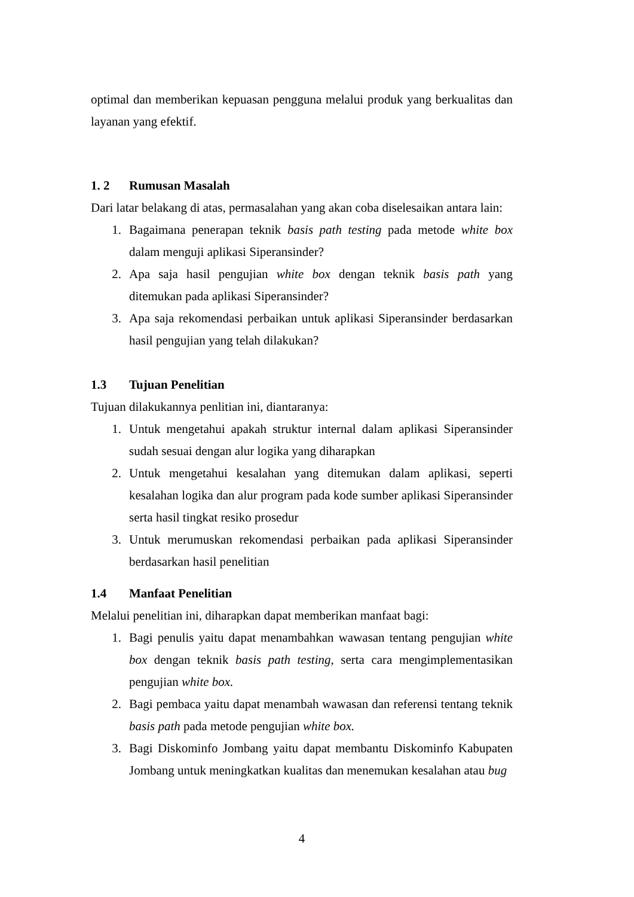optimal dan memberikan kepuasan pengguna melalui produk yang berkualitas dan layanan yang efektif.
1. 2 Rumusan Masalah
Dari latar belakang di atas, permasalahan yang akan coba diselesaikan antara lain:
1. Bagaimana penerapan teknik basis path testing pada metode white box dalam menguji aplikasi Siperansinder?
2. Apa saja hasil pengujian white box dengan teknik basis path yang ditemukan pada aplikasi Siperansinder?
3. Apa saja rekomendasi perbaikan untuk aplikasi Siperansinder berdasarkan hasil pengujian yang telah dilakukan?
1.3 Tujuan Penelitian
Tujuan dilakukannya penlitian ini, diantaranya:
1. Untuk mengetahui apakah struktur internal dalam aplikasi Siperansinder sudah sesuai dengan alur logika yang diharapkan
2. Untuk mengetahui kesalahan yang ditemukan dalam aplikasi, seperti kesalahan logika dan alur program pada kode sumber aplikasi Siperansinder serta hasil tingkat resiko prosedur
3. Untuk merumuskan rekomendasi perbaikan pada aplikasi Siperansinder berdasarkan hasil penelitian
1.4 Manfaat Penelitian
Melalui penelitian ini, diharapkan dapat memberikan manfaat bagi:
1. Bagi penulis yaitu dapat menambahkan wawasan tentang pengujian white box dengan teknik basis path testing, serta cara mengimplementasikan pengujian white box.
2. Bagi pembaca yaitu dapat menambah wawasan dan referensi tentang teknik basis path pada metode pengujian white box.
3. Bagi Diskominfo Jombang yaitu dapat membantu Diskominfo Kabupaten Jombang untuk meningkatkan kualitas dan menemukan kesalahan atau bug
4